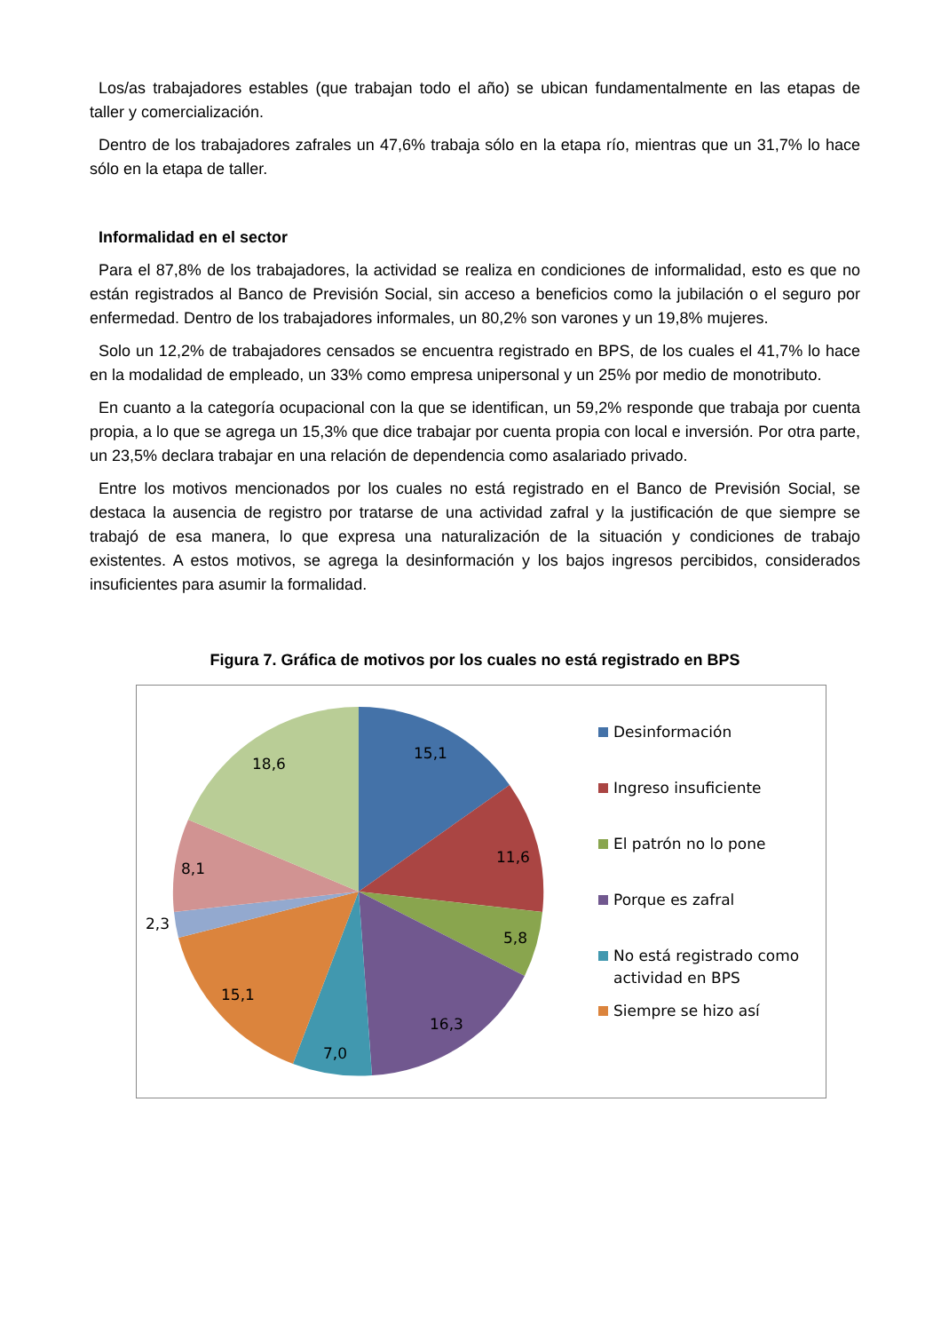Los/as trabajadores estables (que trabajan todo el año) se ubican fundamentalmente en las etapas de taller y comercialización.
Dentro de los trabajadores zafrales un 47,6% trabaja sólo en la etapa río, mientras que un 31,7% lo hace sólo en la etapa de taller.
Informalidad en el sector
Para el 87,8% de los trabajadores, la actividad se realiza en condiciones de informalidad, esto es que no están registrados al Banco de Previsión Social, sin acceso a beneficios como la jubilación o el seguro por enfermedad. Dentro de los trabajadores informales, un 80,2% son varones y un 19,8% mujeres.
Solo un 12,2% de trabajadores censados se encuentra registrado en BPS, de los cuales el 41,7% lo hace en la modalidad de empleado, un 33% como empresa unipersonal y un 25% por medio de monotributo.
En cuanto a la categoría ocupacional con la que se identifican, un 59,2% responde que trabaja por cuenta propia, a lo que se agrega un 15,3% que dice trabajar por cuenta propia con local e inversión. Por otra parte, un 23,5% declara trabajar en una relación de dependencia como asalariado privado.
Entre los motivos mencionados por los cuales no está registrado en el Banco de Previsión Social, se destaca la ausencia de registro por tratarse de una actividad zafral y la justificación de que siempre se trabajó de esa manera, lo que expresa una naturalización de la situación y condiciones de trabajo existentes. A estos motivos, se agrega la desinformación y los bajos ingresos percibidos, considerados insuficientes para asumir la formalidad.
Figura 7. Gráfica de motivos por los cuales no está registrado en BPS
15,1
11,6
5,8
16,3
7,0
15,1
2,3
8,1
18,6
Desinformación
Ingreso insuficiente
El patrón no lo pone
Porque es zafral
No está registrado como
actividad en BPS
Siempre se hizo así